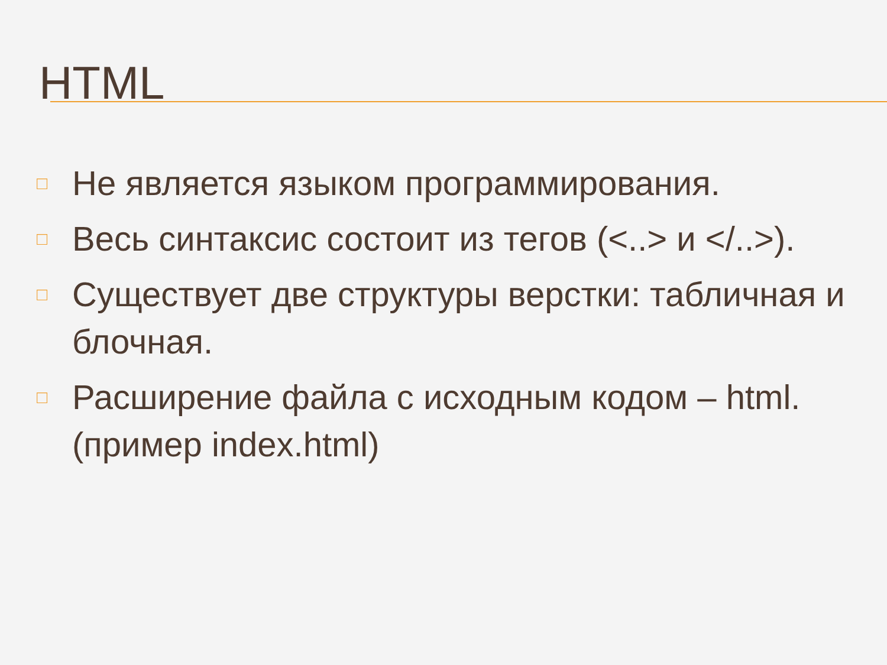HTML
□ Не является языком программирования.
□ Весь синтаксис состоит из тегов (<..> и </..>).
□ Существует две структуры верстки: табличная и блочная.
□ Расширение файла с исходным кодом – html. (пример index.html)